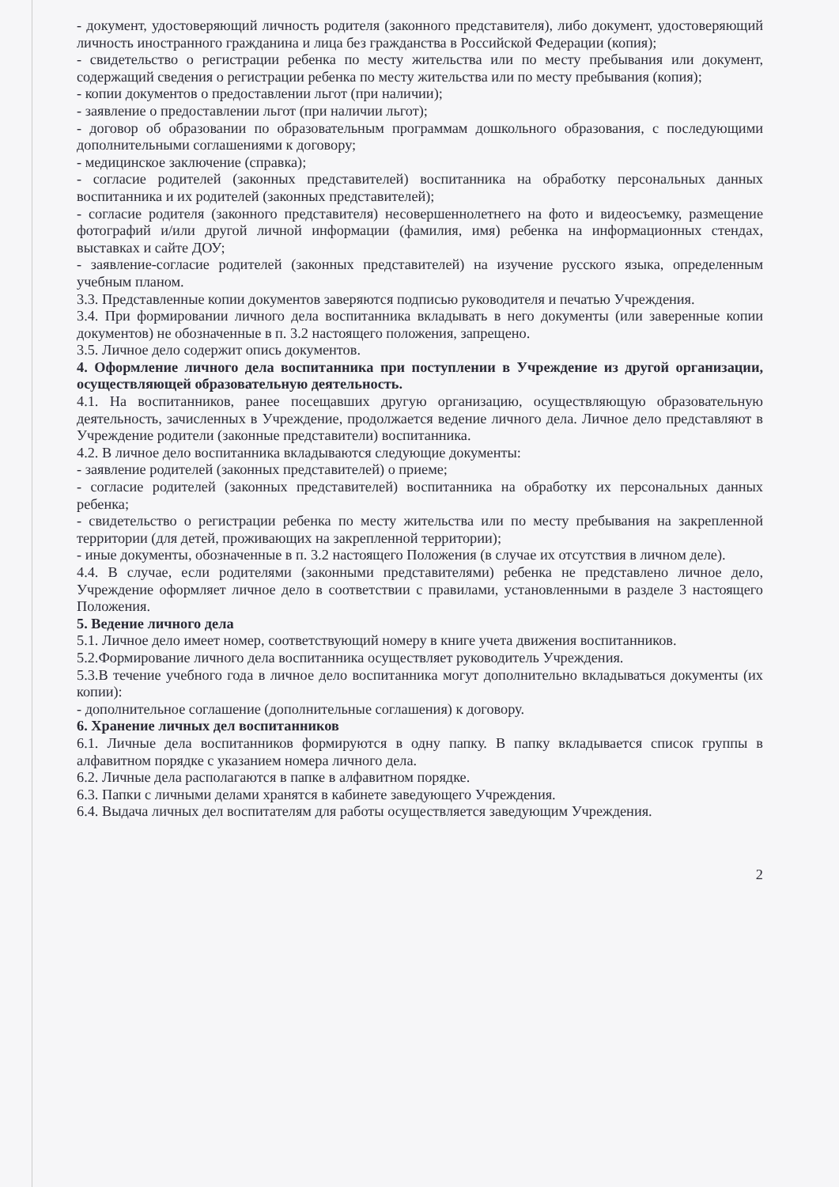- документ, удостоверяющий личность родителя (законного представителя), либо документ, удостоверяющий личность иностранного гражданина и лица без гражданства в Российской Федерации (копия);
- свидетельство о регистрации ребенка по месту жительства или по месту пребывания или документ, содержащий сведения о регистрации ребенка по месту жительства или по месту пребывания (копия);
- копии документов о предоставлении льгот (при наличии);
- заявление о предоставлении льгот (при наличии льгот);
- договор об образовании по образовательным программам дошкольного образования, с последующими дополнительными соглашениями к договору;
- медицинское заключение (справка);
- согласие родителей (законных представителей) воспитанника на обработку персональных данных воспитанника и их родителей (законных представителей);
- согласие родителя (законного представителя) несовершеннолетнего на фото и видеосъемку, размещение фотографий и/или другой личной информации (фамилия, имя) ребенка на информационных стендах, выставках и сайте ДОУ;
- заявление-согласие родителей (законных представителей) на изучение русского языка, определенным учебным планом.
3.3. Представленные копии документов заверяются подписью руководителя и печатью Учреждения.
3.4. При формировании личного дела воспитанника вкладывать в него документы (или заверенные копии документов) не обозначенные в п. 3.2 настоящего положения, запрещено.
3.5. Личное дело содержит опись документов.
4. Оформление личного дела воспитанника при поступлении в Учреждение из другой организации, осуществляющей образовательную деятельность.
4.1. На воспитанников, ранее посещавших другую организацию, осуществляющую образовательную деятельность, зачисленных в Учреждение, продолжается ведение личного дела. Личное дело представляют в Учреждение родители (законные представители) воспитанника.
4.2. В личное дело воспитанника вкладываются следующие документы:
- заявление родителей (законных представителей) о приеме;
- согласие родителей (законных представителей) воспитанника на обработку их персональных данных ребенка;
- свидетельство о регистрации ребенка по месту жительства или по месту пребывания на закрепленной территории (для детей, проживающих на закрепленной территории);
- иные документы, обозначенные в п. 3.2 настоящего Положения (в случае их отсутствия в личном деле).
4.4. В случае, если родителями (законными представителями) ребенка не представлено личное дело, Учреждение оформляет личное дело в соответствии с правилами, установленными в разделе 3 настоящего Положения.
5. Ведение личного дела
5.1. Личное дело имеет номер, соответствующий номеру в книге учета движения воспитанников.
5.2.Формирование личного дела воспитанника осуществляет руководитель Учреждения.
5.3.В течение учебного года в личное дело воспитанника могут дополнительно вкладываться документы (их копии):
- дополнительное соглашение (дополнительные соглашения) к договору.
6. Хранение личных дел воспитанников
6.1. Личные дела воспитанников формируются в одну папку. В папку вкладывается список группы в алфавитном порядке с указанием номера личного дела.
6.2. Личные дела располагаются в папке в алфавитном порядке.
6.3. Папки с личными делами хранятся в кабинете заведующего Учреждения.
6.4. Выдача личных дел воспитателям для работы осуществляется заведующим Учреждения.
2